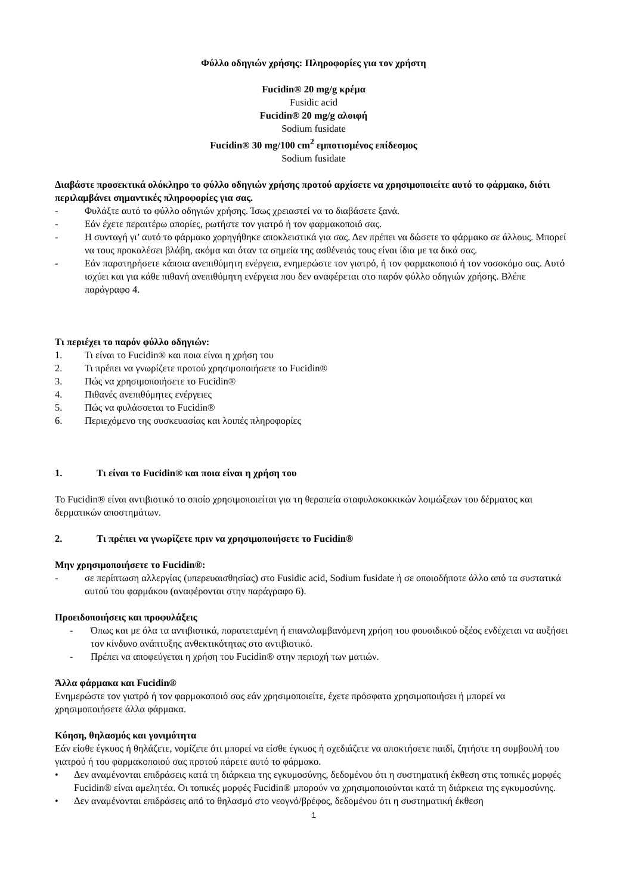Φύλλο οδηγιών χρήσης: Πληροφορίες για τον χρήστη
Fucidin® 20 mg/g κρέμα
Fusidic acid
Fucidin® 20 mg/g αλοιφή
Sodium fusidate
Fucidin® 30 mg/100 cm<sup>2</sup> εμποτισμένος επίδεσμος
Sodium fusidate
Διαβάστε προσεκτικά ολόκληρο το φύλλο οδηγιών χρήσης προτού αρχίσετε να χρησιμοποιείτε αυτό το φάρμακο, διότι περιλαμβάνει σημαντικές πληροφορίες για σας.
- Φυλάξτε αυτό το φύλλο οδηγιών χρήσης. Ίσως χρειαστεί να το διαβάσετε ξανά.
- Εάν έχετε περαιτέρω απορίες, ρωτήστε τον γιατρό ή τον φαρμακοποιό σας.
- Η συνταγή γι’ αυτό το φάρμακο χορηγήθηκε αποκλειστικά για σας. Δεν πρέπει να δώσετε το φάρμακο σε άλλους. Μπορεί να τους προκαλέσει βλάβη, ακόμα και όταν τα σημεία της ασθένειάς τους είναι ίδια με τα δικά σας.
- Εάν παρατηρήσετε κάποια ανεπιθύμητη ενέργεια, ενημερώστε τον γιατρό, ή τον φαρμακοποιό ή τον νοσοκόμο σας. Αυτό ισχύει και για κάθε πιθανή ανεπιθύμητη ενέργεια που δεν αναφέρεται στο παρόν φύλλο οδηγιών χρήσης. Βλέπε παράγραφο 4.
Τι περιέχει το παρόν φύλλο οδηγιών:
1. Τι είναι το Fucidin® και ποια είναι η χρήση του
2. Τι πρέπει να γνωρίζετε προτού χρησιμοποιήσετε το Fucidin®
3. Πώς να χρησιμοποιήσετε το Fucidin®
4. Πιθανές ανεπιθύμητες ενέργειες
5. Πώς να φυλάσσεται το Fucidin®
6. Περιεχόμενο της συσκευασίας και λοιπές πληροφορίες
1. Τι είναι το Fucidin® και ποια είναι η χρήση του
Το Fucidin® είναι αντιβιοτικό το οποίο χρησιμοποιείται για τη θεραπεία σταφυλοκοκκικών λοιμώξεων του δέρματος και δερματικών αποστημάτων.
2. Τι πρέπει να γνωρίζετε πριν να χρησιμοποιήσετε το Fucidin®
Μην χρησιμοποιήσετε το Fucidin®:
- σε περίπτωση αλλεργίας (υπερευαισθησίας) στο Fusidic acid, Sodium fusidate ή σε οποιοδήποτε άλλο από τα συστατικά αυτού του φαρμάκου (αναφέρονται στην παράγραφο 6).
Προειδοποιήσεις και προφυλάξεις
- Όπως και με όλα τα αντιβιοτικά, παρατεταμένη ή επαναλαμβανόμενη χρήση του φουσιδικού οξέος ενδέχεται να αυξήσει τον κίνδυνο ανάπτυξης ανθεκτικότητας στο αντιβιοτικό.
- Πρέπει να αποφεύγεται η χρήση του Fucidin® στην περιοχή των ματιών.
Άλλα φάρμακα και Fucidin®
Ενημερώστε τον γιατρό ή τον φαρμακοποιό σας εάν χρησιμοποιείτε, έχετε πρόσφατα χρησιμοποιήσει ή μπορεί να χρησιμοποιήσετε άλλα φάρμακα.
Κύηση, θηλασμός και γονιμότητα
Εάν είσθε έγκυος ή θηλάζετε, νομίζετε ότι μπορεί να είσθε έγκυος ή σχεδιάζετε να αποκτήσετε παιδί, ζητήστε τη συμβουλή του γιατρού ή του φαρμακοποιού σας προτού πάρετε αυτό το φάρμακο.
• Δεν αναμένονται επιδράσεις κατά τη διάρκεια της εγκυμοσύνης, δεδομένου ότι η συστηματική έκθεση στις τοπικές μορφές Fucidin® είναι αμελητέα. Οι τοπικές μορφές Fucidin® μπορούν να χρησιμοποιούνται κατά τη διάρκεια της εγκυμοσύνης.
• Δεν αναμένονται επιδράσεις από το θηλασμό στο νεογνό/βρέφος, δεδομένου ότι η συστηματική έκθεση
1